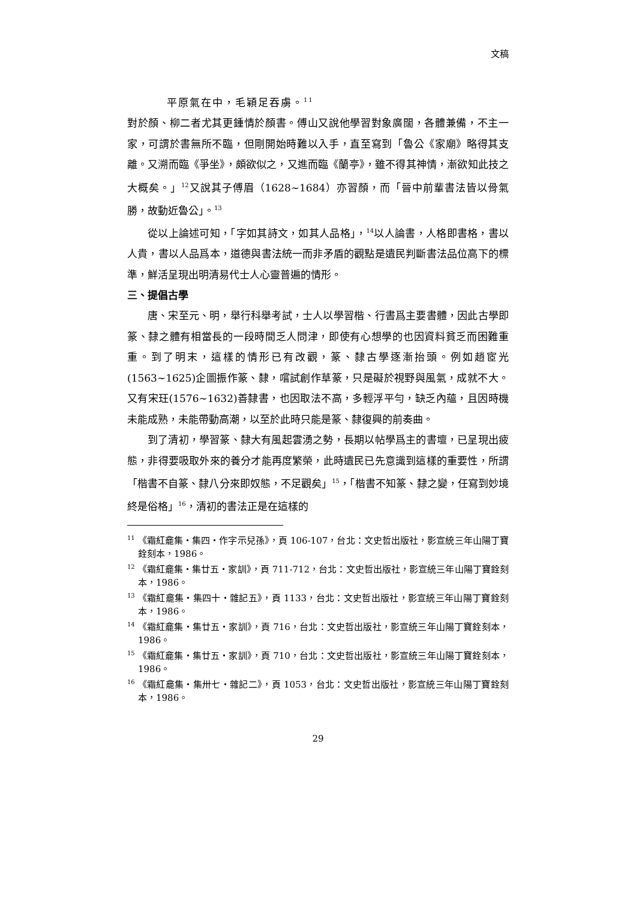文稿
平原氣在中，毛穎足吞虜。<sup>11</sup>
對於顏、柳二者尤其更鍾情於顏書。傅山又說他學習對象廣闊，各體兼備，不主一家，可謂於書無所不臨，但剛開始時難以入手，直至寫到「魯公《家廟》略得其支離。又溯而臨《爭坐》，頗欲似之，又進而臨《蘭亭》，雖不得其神情，漸欲知此技之大概矣。」<sup>12</sup>又說其子傅眉（1628~1684）亦習顏，而「晉中前輩書法皆以骨氣勝，故動近魯公」。<sup>13</sup>
從以上論述可知，「字如其詩文，如其人品格」，<sup>14</sup>以人論書，人格即書格，書以人貴，書以人品爲本，道德與書法統一而非矛盾的觀點是遺民判斷書法品位高下的標準，鮮活呈現出明清易代士人心靈普遍的情形。
三、提倡古學
唐、宋至元、明，舉行科舉考試，士人以學習楷、行書爲主要書體，因此古學即篆、隸之體有相當長的一段時間乏人問津，即使有心想學的也因資料貧乏而困難重重。到了明末，這樣的情形已有改觀，篆、隸古學逐漸抬頭。例如趙宧光(1563~1625)企圖振作篆、隸，嚐試創作草篆，只是礙於視野與風氣，成就不大。又有宋玨(1576~1632)善隸書，也因取法不高，多輕浮平勻，缺乏內蘊，且因時機未能成熟，未能帶動高潮，以至於此時只能是篆、隸復興的前奏曲。
到了清初，學習篆、隸大有風起雲湧之勢，長期以帖學爲主的書壇，已呈現出疲態，非得要吸取外來的養分才能再度繁榮，此時遺民已先意識到這樣的重要性，所謂「楷書不自篆、隸八分來即奴態，不足觀矣」<sup>15</sup>，「楷書不知篆、隸之變，任寫到妙境終是俗格」<sup>16</sup>，清初的書法正是在這樣的
<sup>11</sup> 《霜紅龕集・集四・作字示兒孫》，頁 106-107，台北：文史哲出版社，影宣統三年山陽丁寶銓刻本，1986。
<sup>12</sup> 《霜紅龕集・集廿五・家訓》，頁 711-712，台北：文史哲出版社，影宣統三年山陽丁寶銓刻本，1986。
<sup>13</sup> 《霜紅龕集・集四十・雜記五》，頁 1133，台北：文史哲出版社，影宣統三年山陽丁寶銓刻本，1986。
<sup>14</sup> 《霜紅龕集・集廿五・家訓》，頁 716，台北：文史哲出版社，影宣統三年山陽丁寶銓刻本，1986。
<sup>15</sup> 《霜紅龕集・集廿五・家訓》，頁 710，台北：文史哲出版社，影宣統三年山陽丁寶銓刻本，1986。
<sup>16</sup> 《霜紅龕集・集卅七・雜記二》，頁 1053，台北：文史哲出版社，影宣統三年山陽丁寶銓刻本，1986。
29